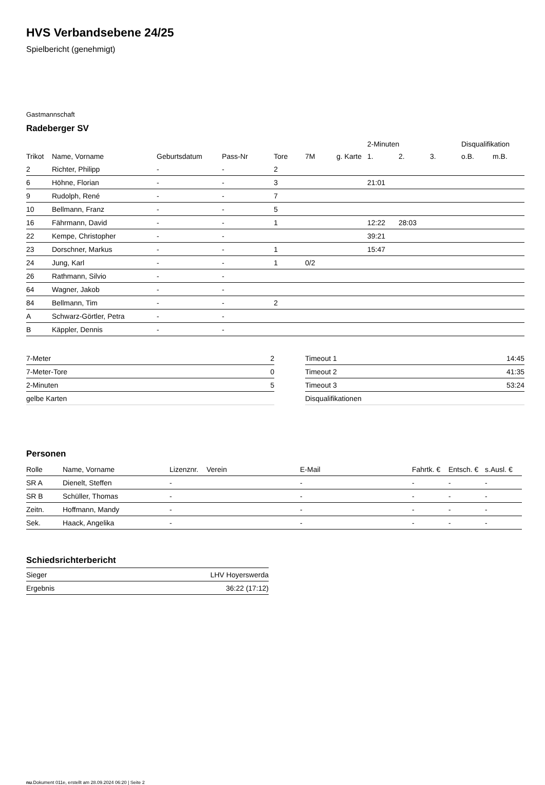HVS Verbandsebene 24/25
Spielbericht (genehmigt)
Gastmannschaft
Radeberger SV
| | | | | | | | 2-Minuten | | | Disqualifikation | |
| --- | --- | --- | --- | --- | --- | --- | --- | --- | --- | --- | --- |
| Trikot | Name, Vorname | Geburtsdatum | Pass-Nr | Tore | 7M | g. Karte | 1. | 2. | 3. | o.B. | m.B. |
| 2 | Richter, Philipp | - | - | 2 | | | | | | | |
| 6 | Höhne, Florian | - | - | 3 | | | 21:01 | | | | |
| 9 | Rudolph, René | - | - | 7 | | | | | | | |
| 10 | Bellmann, Franz | - | - | 5 | | | | | | | |
| 16 | Fährmann, David | - | - | 1 | | | 12:22 | 28:03 | | | |
| 22 | Kempe, Christopher | - | - | | | | 39:21 | | | | |
| 23 | Dorschner, Markus | - | - | 1 | | | 15:47 | | | | |
| 24 | Jung, Karl | - | - | 1 | 0/2 | | | | | | |
| 26 | Rathmann, Silvio | - | - | | | | | | | | |
| 64 | Wagner, Jakob | - | - | | | | | | | | |
| 84 | Bellmann, Tim | - | - | 2 | | | | | | | |
| A | Schwarz-Görtler, Petra | - | - | | | | | | | | |
| B | Käppler, Dennis | - | - | | | | | | | | |
| 7-Meter | 2 |
| 7-Meter-Tore | 0 |
| 2-Minuten | 5 |
| gelbe Karten | |
| Timeout 1 | 14:45 |
| Timeout 2 | 41:35 |
| Timeout 3 | 53:24 |
| Disqualifikationen | |
Personen
| Rolle | Name, Vorname | Lizenznr. | Verein | E-Mail | Fahrtk. € | Entsch. € | s.Ausl. € |
| --- | --- | --- | --- | --- | --- | --- | --- |
| SR A | Dienelt, Steffen | - | | - | - | - | - |
| SR B | Schüller, Thomas | - | | - | - | - | - |
| Zeitn. | Hoffmann, Mandy | - | | - | - | - | - |
| Sek. | Haack, Angelika | - | | - | - | - | - |
Schiedsrichterbericht
| Sieger | LHV Hoyerswerda |
| Ergebnis | 36:22 (17:12) |
nu.Dokument 011e, erstellt am 28.09.2024 06:20 | Seite 2